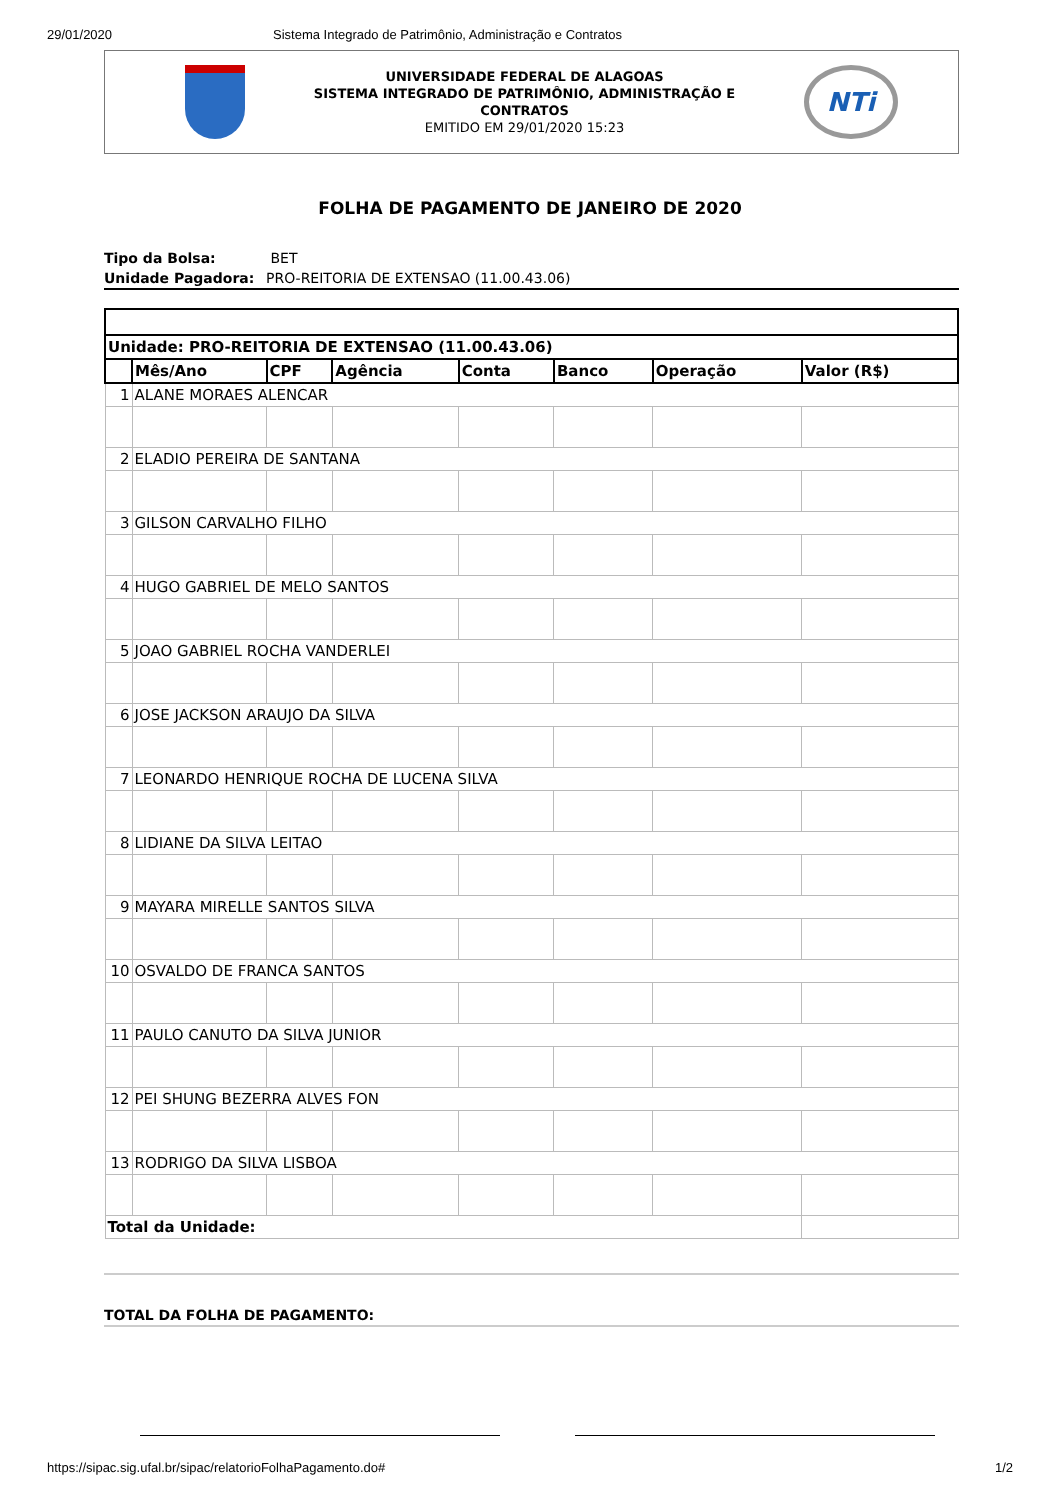29/01/2020 Sistema Integrado de Patrimônio, Administração e Contratos
UNIVERSIDADE FEDERAL DE ALAGOAS
SISTEMA INTEGRADO DE PATRIMÔNIO, ADMINISTRAÇÃO E
CONTRATOS
EMITIDO EM 29/01/2020 15:23
NTi
FOLHA DE PAGAMENTO DE JANEIRO DE 2020
Tipo da Bolsa: BET
Unidade Pagadora: PRO-REITORIA DE EXTENSAO (11.00.43.06)
| Unidade: PRO-REITORIA DE EXTENSAO (11.00.43.06) | | | | | | | |
| --- | --- | --- | --- | --- | --- | --- | --- |
| | Mês/Ano | CPF | Agência | Conta | Banco | Operação | Valor (R$) |
| 1 | ALANE MORAES ALENCAR | | | | | | |
| 2 | ELADIO PEREIRA DE SANTANA | | | | | | |
| 3 | GILSON CARVALHO FILHO | | | | | | |
| 4 | HUGO GABRIEL DE MELO SANTOS | | | | | | |
| 5 | JOAO GABRIEL ROCHA VANDERLEI | | | | | | |
| 6 | JOSE JACKSON ARAUJO DA SILVA | | | | | | |
| 7 | LEONARDO HENRIQUE ROCHA DE LUCENA SILVA | | | | | | |
| 8 | LIDIANE DA SILVA LEITAO | | | | | | |
| 9 | MAYARA MIRELLE SANTOS SILVA | | | | | | |
| 10 | OSVALDO DE FRANCA SANTOS | | | | | | |
| 11 | PAULO CANUTO DA SILVA JUNIOR | | | | | | |
| 12 | PEI SHUNG BEZERRA ALVES FON | | | | | | |
| 13 | RODRIGO DA SILVA LISBOA | | | | | | |
| Total da Unidade: | | | | | | | |
TOTAL DA FOLHA DE PAGAMENTO:
https://sipac.sig.ufal.br/sipac/relatorioFolhaPagamento.do# 1/2